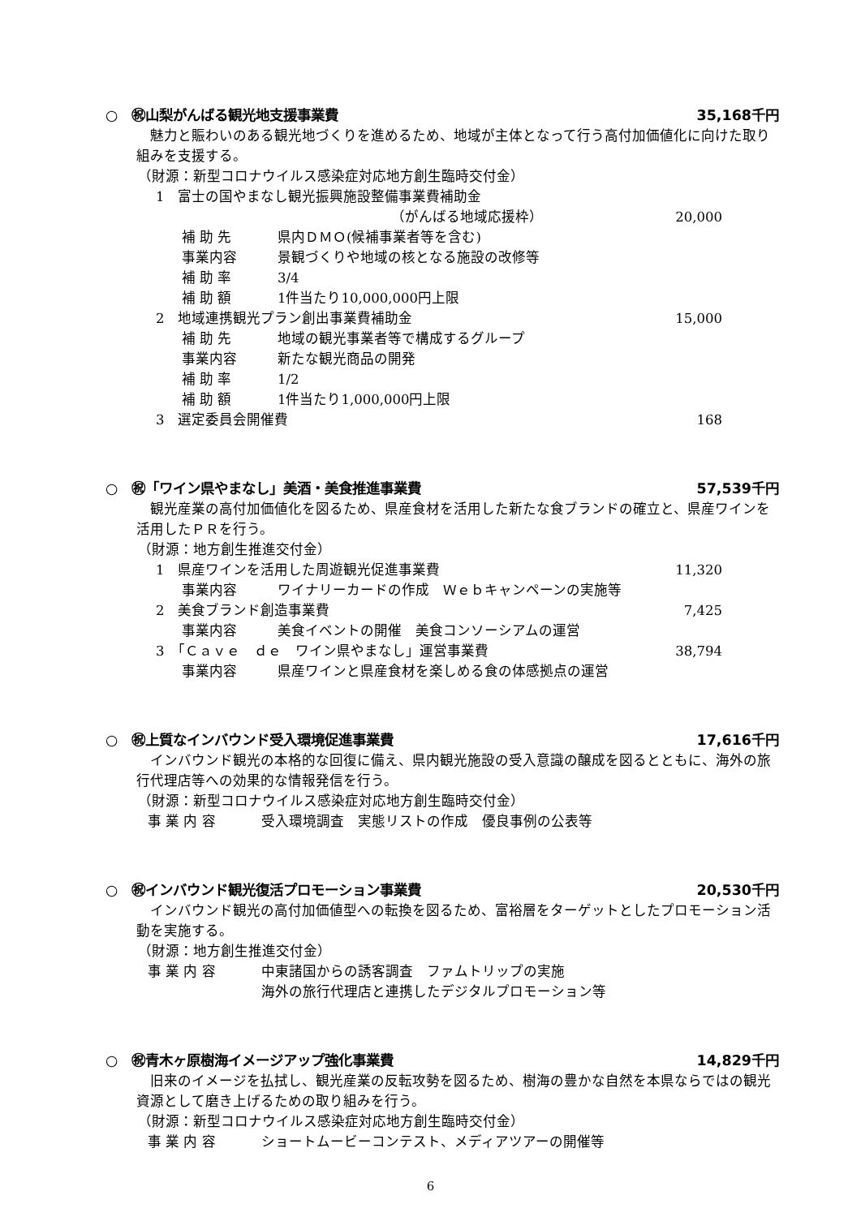○　㊗山梨がんばる観光地支援事業費 35,168千円
魅力と賑わいのある観光地づくりを進めるため、地域が主体となって行う高付加価値化に向けた取り組みを支援する。
（財源：新型コロナウイルス感染症対応地方創生臨時交付金）
1　富士の国やまなし観光振興施設整備事業費補助金
（がんばる地域応援枠） 20,000
補 助 先 県内ＤＭＯ(候補事業者等を含む)
事業内容 景観づくりや地域の核となる施設の改修等
補 助 率 3/4
補 助 額 1件当たり10,000,000円上限
2　地域連携観光プラン創出事業費補助金 15,000
補 助 先 地域の観光事業者等で構成するグループ
事業内容 新たな観光商品の開発
補 助 率 1/2
補 助 額 1件当たり1,000,000円上限
3　選定委員会開催費 168
○　㊗「ワイン県やまなし」美酒・美食推進事業費 57,539千円
観光産業の高付加価値化を図るため、県産食材を活用した新たな食ブランドの確立と、県産ワインを活用したＰＲを行う。
（財源：地方創生推進交付金）
1　県産ワインを活用した周遊観光促進事業費 11,320
事業内容 ワイナリーカードの作成　Ｗｅｂキャンペーンの実施等
2　美食ブランド創造事業費 7,425
事業内容 美食イベントの開催　美食コンソーシアムの運営
3　「Ｃａｖｅ　ｄｅ　ワイン県やまなし」運営事業費 38,794
事業内容 県産ワインと県産食材を楽しめる食の体感拠点の運営
○　㊗上質なインバウンド受入環境促進事業費 17,616千円
インバウンド観光の本格的な回復に備え、県内観光施設の受入意識の醸成を図るとともに、海外の旅行代理店等への効果的な情報発信を行う。
（財源：新型コロナウイルス感染症対応地方創生臨時交付金）
事 業 内 容 受入環境調査　実態リストの作成　優良事例の公表等
○　㊗インバウンド観光復活プロモーション事業費 20,530千円
インバウンド観光の高付加価値型への転換を図るため、富裕層をターゲットとしたプロモーション活動を実施する。
（財源：地方創生推進交付金）
事 業 内 容 中東諸国からの誘客調査　ファムトリップの実施
海外の旅行代理店と連携したデジタルプロモーション等
○　㊗青木ヶ原樹海イメージアップ強化事業費 14,829千円
旧来のイメージを払拭し、観光産業の反転攻勢を図るため、樹海の豊かな自然を本県ならではの観光資源として磨き上げるための取り組みを行う。
（財源：新型コロナウイルス感染症対応地方創生臨時交付金）
事 業 内 容 ショートムービーコンテスト、メディアツアーの開催等
6